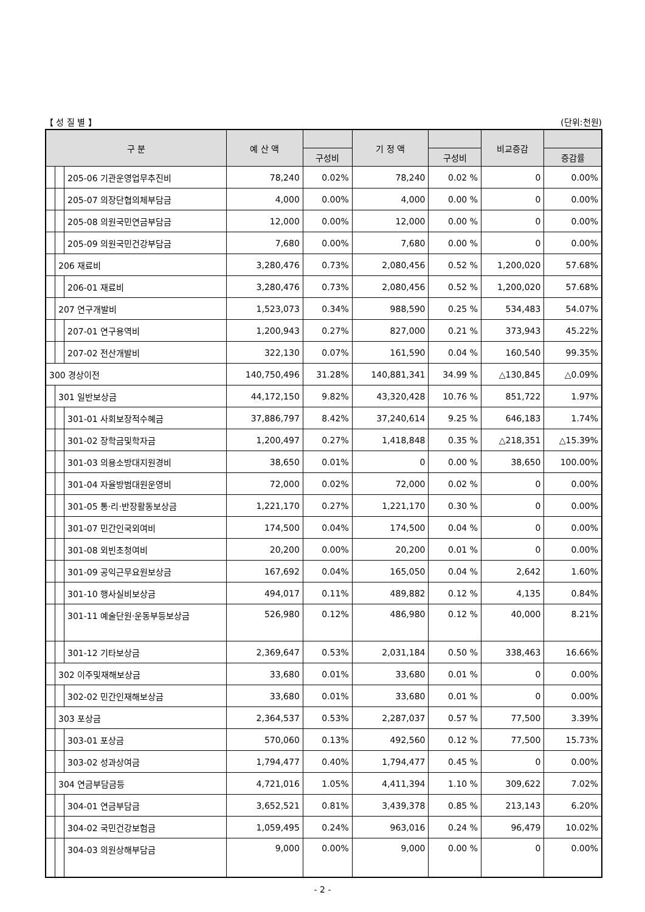【 성 질 별 】 (단위:천원)
| 구 분 | | | 예 산 액 | | 기 정 액 | | 비교증감 | |
| --- | --- | --- | --- | --- | --- | --- | --- | --- |
| | | | | 구성비 | | 구성비 | | 증감률 |
| | | 205-06 기관운영업무추진비 | 78,240 | 0.02% | 78,240 | 0.02 % | 0 | 0.00% |
| | | 205-07 의장단협의체부담금 | 4,000 | 0.00% | 4,000 | 0.00 % | 0 | 0.00% |
| | | 205-08 의원국민연금부담금 | 12,000 | 0.00% | 12,000 | 0.00 % | 0 | 0.00% |
| | | 205-09 의원국민건강부담금 | 7,680 | 0.00% | 7,680 | 0.00 % | 0 | 0.00% |
| | 206 재료비 | | 3,280,476 | 0.73% | 2,080,456 | 0.52 % | 1,200,020 | 57.68% |
| | | 206-01 재료비 | 3,280,476 | 0.73% | 2,080,456 | 0.52 % | 1,200,020 | 57.68% |
| | 207 연구개발비 | | 1,523,073 | 0.34% | 988,590 | 0.25 % | 534,483 | 54.07% |
| | | 207-01 연구용역비 | 1,200,943 | 0.27% | 827,000 | 0.21 % | 373,943 | 45.22% |
| | | 207-02 전산개발비 | 322,130 | 0.07% | 161,590 | 0.04 % | 160,540 | 99.35% |
| 300 경상이전 | | | 140,750,496 | 31.28% | 140,881,341 | 34.99 % | △130,845 | △0.09% |
| | 301 일반보상금 | | 44,172,150 | 9.82% | 43,320,428 | 10.76 % | 851,722 | 1.97% |
| | | 301-01 사회보장적수혜금 | 37,886,797 | 8.42% | 37,240,614 | 9.25 % | 646,183 | 1.74% |
| | | 301-02 장학금및학자금 | 1,200,497 | 0.27% | 1,418,848 | 0.35 % | △218,351 | △15.39% |
| | | 301-03 의용소방대지원경비 | 38,650 | 0.01% | 0 | 0.00 % | 38,650 | 100.00% |
| | | 301-04 자율방범대원운영비 | 72,000 | 0.02% | 72,000 | 0.02 % | 0 | 0.00% |
| | | 301-05 통·리·반장활동보상금 | 1,221,170 | 0.27% | 1,221,170 | 0.30 % | 0 | 0.00% |
| | | 301-07 민간인국외여비 | 174,500 | 0.04% | 174,500 | 0.04 % | 0 | 0.00% |
| | | 301-08 외빈초청여비 | 20,200 | 0.00% | 20,200 | 0.01 % | 0 | 0.00% |
| | | 301-09 공익근무요원보상금 | 167,692 | 0.04% | 165,050 | 0.04 % | 2,642 | 1.60% |
| | | 301-10 행사실비보상금 | 494,017 | 0.11% | 489,882 | 0.12 % | 4,135 | 0.84% |
| | | 301-11 예술단원·운동부등보상금 | 526,980 | 0.12% | 486,980 | 0.12 % | 40,000 | 8.21% |
| | | 301-12 기타보상금 | 2,369,647 | 0.53% | 2,031,184 | 0.50 % | 338,463 | 16.66% |
| | 302 이주및재해보상금 | | 33,680 | 0.01% | 33,680 | 0.01 % | 0 | 0.00% |
| | | 302-02 민간인재해보상금 | 33,680 | 0.01% | 33,680 | 0.01 % | 0 | 0.00% |
| | 303 포상금 | | 2,364,537 | 0.53% | 2,287,037 | 0.57 % | 77,500 | 3.39% |
| | | 303-01 포상금 | 570,060 | 0.13% | 492,560 | 0.12 % | 77,500 | 15.73% |
| | | 303-02 성과상여금 | 1,794,477 | 0.40% | 1,794,477 | 0.45 % | 0 | 0.00% |
| | 304 연금부담금등 | | 4,721,016 | 1.05% | 4,411,394 | 1.10 % | 309,622 | 7.02% |
| | | 304-01 연금부담금 | 3,652,521 | 0.81% | 3,439,378 | 0.85 % | 213,143 | 6.20% |
| | | 304-02 국민건강보험금 | 1,059,495 | 0.24% | 963,016 | 0.24 % | 96,479 | 10.02% |
| | | 304-03 의원상해부담금 | 9,000 | 0.00% | 9,000 | 0.00 % | 0 | 0.00% |
- 2 -